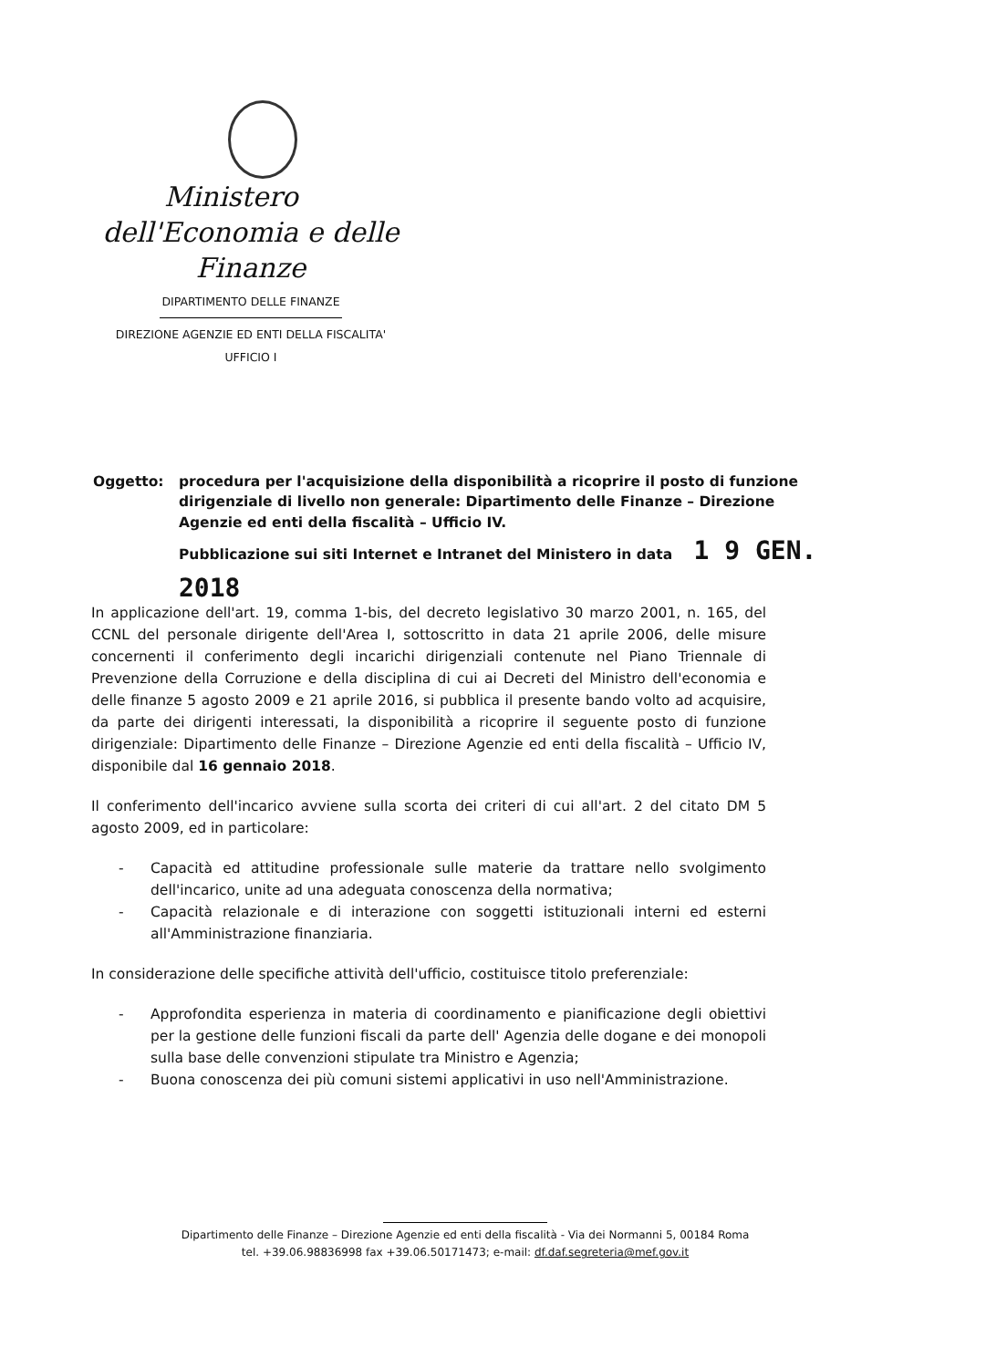Ministero
dell'Economia e delle Finanze
DIPARTIMENTO DELLE FINANZE
DIREZIONE AGENZIE ED ENTI DELLA FISCALITA'
UFFICIO I
| Oggetto: | procedura per l'acquisizione della disponibilità a ricoprire il posto di funzione dirigenziale di livello non generale: Dipartimento delle Finanze – Direzione Agenzie ed enti della fiscalità – Ufficio IV. Pubblicazione sui siti Internet e Intranet del Ministero in data 1 9 GEN. 2018 |
In applicazione dell'art. 19, comma 1-bis, del decreto legislativo 30 marzo 2001, n. 165, del CCNL del personale dirigente dell'Area I, sottoscritto in data 21 aprile 2006, delle misure concernenti il conferimento degli incarichi dirigenziali contenute nel Piano Triennale di Prevenzione della Corruzione e della disciplina di cui ai Decreti del Ministro dell'economia e delle finanze 5 agosto 2009 e 21 aprile 2016, si pubblica il presente bando volto ad acquisire, da parte dei dirigenti interessati, la disponibilità a ricoprire il seguente posto di funzione dirigenziale: Dipartimento delle Finanze – Direzione Agenzie ed enti della fiscalità – Ufficio IV, disponibile dal 16 gennaio 2018.
Il conferimento dell'incarico avviene sulla scorta dei criteri di cui all'art. 2 del citato DM 5 agosto 2009, ed in particolare:
- Capacità ed attitudine professionale sulle materie da trattare nello svolgimento dell'incarico, unite ad una adeguata conoscenza della normativa;
- Capacità relazionale e di interazione con soggetti istituzionali interni ed esterni all'Amministrazione finanziaria.
In considerazione delle specifiche attività dell'ufficio, costituisce titolo preferenziale:
- Approfondita esperienza in materia di coordinamento e pianificazione degli obiettivi per la gestione delle funzioni fiscali da parte dell' Agenzia delle dogane e dei monopoli sulla base delle convenzioni stipulate tra Ministro e Agenzia;
- Buona conoscenza dei più comuni sistemi applicativi in uso nell'Amministrazione.
Dipartimento delle Finanze – Direzione Agenzie ed enti della fiscalità - Via dei Normanni 5, 00184 Roma
tel. +39.06.98836998 fax +39.06.50171473; e-mail: df.daf.segreteria@mef.gov.it